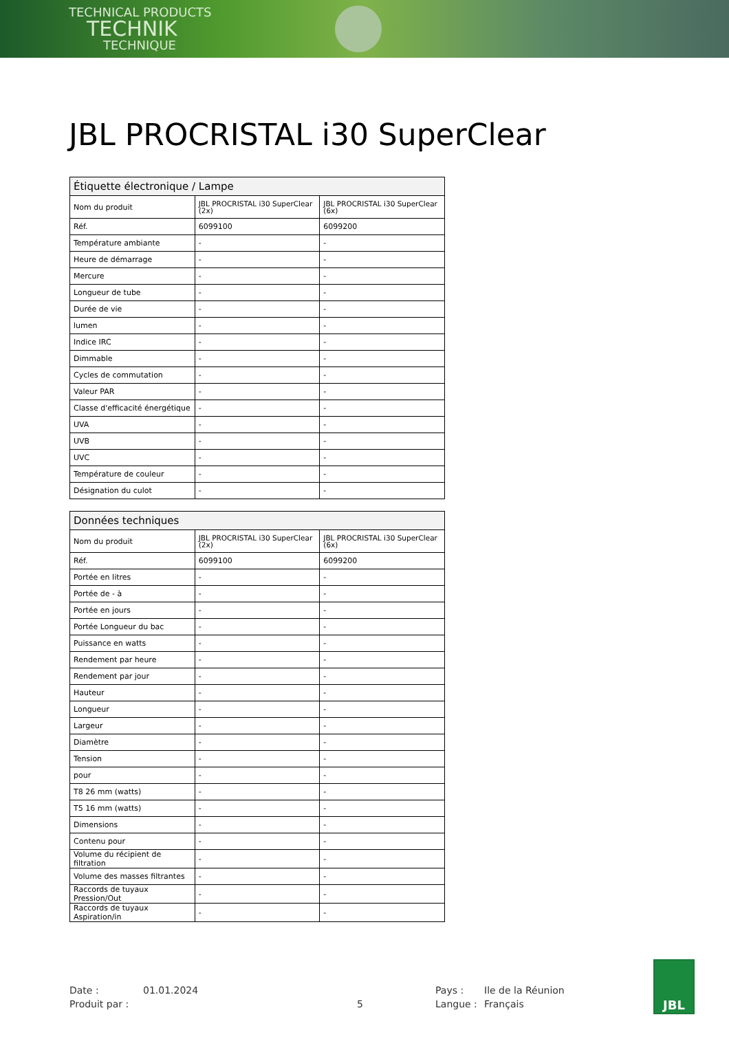TECHNICAL PRODUCTS
TECHNIK
TECHNIQUE
JBL PROCRISTAL i30 SuperClear
| Étiquette électronique / Lampe | | |
| --- | --- | --- |
| Nom du produit | JBL PROCRISTAL i30 SuperClear (2x) | JBL PROCRISTAL i30 SuperClear (6x) |
| Réf. | 6099100 | 6099200 |
| Température ambiante | - | - |
| Heure de démarrage | - | - |
| Mercure | - | - |
| Longueur de tube | - | - |
| Durée de vie | - | - |
| lumen | - | - |
| Indice IRC | - | - |
| Dimmable | - | - |
| Cycles de commutation | - | - |
| Valeur PAR | - | - |
| Classe d'efficacité énergétique | - | - |
| UVA | - | - |
| UVB | - | - |
| UVC | - | - |
| Température de couleur | - | - |
| Désignation du culot | - | - |
| Données techniques | | |
| --- | --- | --- |
| Nom du produit | JBL PROCRISTAL i30 SuperClear (2x) | JBL PROCRISTAL i30 SuperClear (6x) |
| Réf. | 6099100 | 6099200 |
| Portée en litres | - | - |
| Portée de - à | - | - |
| Portée en jours | - | - |
| Portée Longueur du bac | - | - |
| Puissance en watts | - | - |
| Rendement par heure | - | - |
| Rendement par jour | - | - |
| Hauteur | - | - |
| Longueur | - | - |
| Largeur | - | - |
| Diamètre | - | - |
| Tension | - | - |
| pour | - | - |
| T8 26 mm (watts) | - | - |
| T5 16 mm (watts) | - | - |
| Dimensions | - | - |
| Contenu pour | - | - |
| Volume du récipient de filtration | - | - |
| Volume des masses filtrantes | - | - |
| Raccords de tuyaux Pression/Out | - | - |
| Raccords de tuyaux Aspiration/in | - | - |
Date :
01.01.2024
Pays :
Ile de la Réunion
Produit par :
5
Langue :
Français
JBL